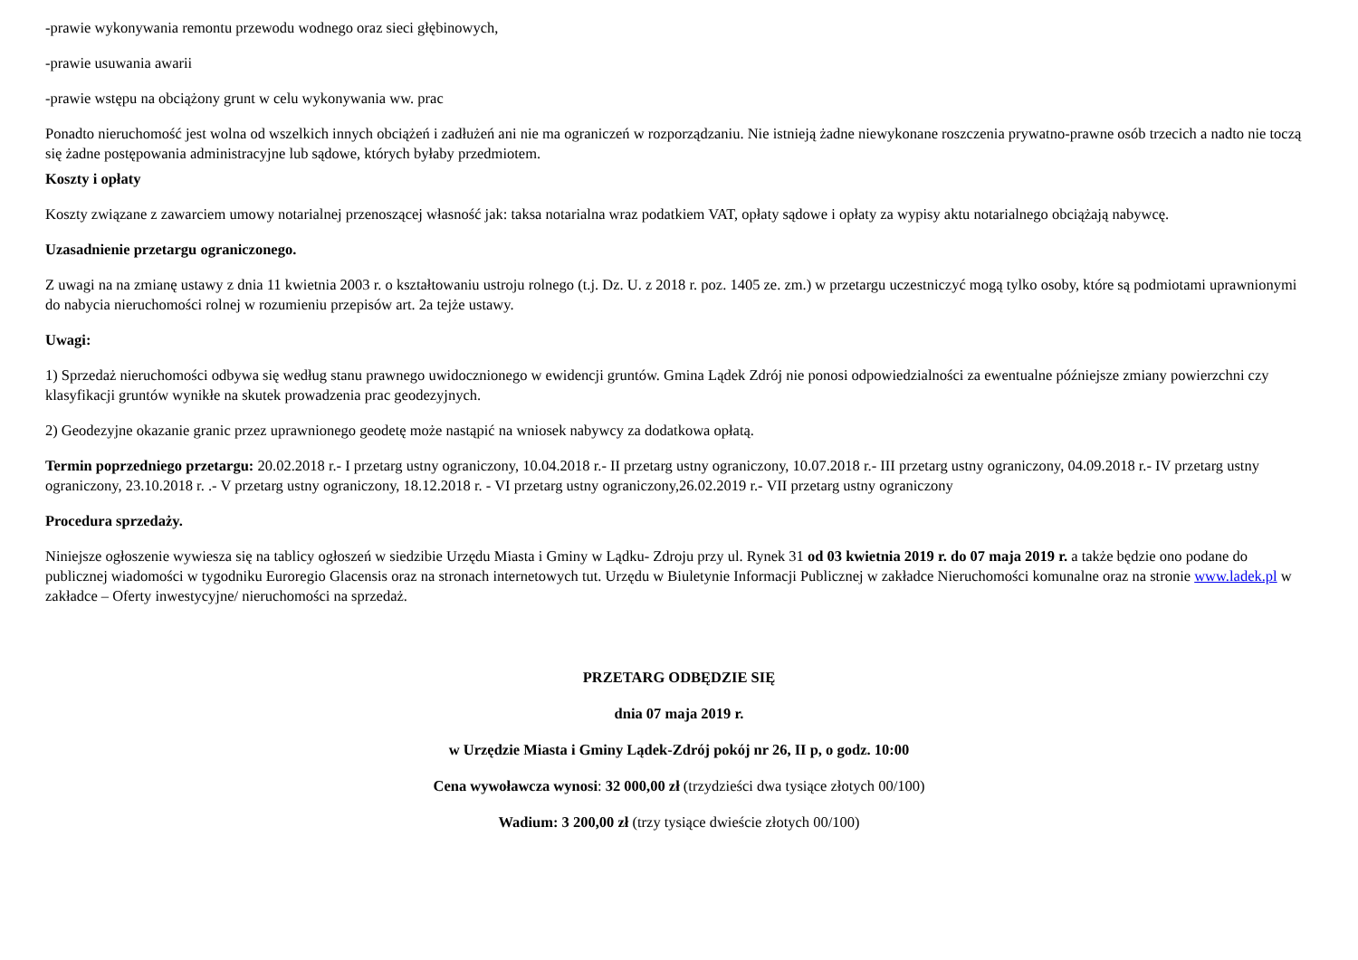-prawie wykonywania remontu przewodu wodnego oraz sieci głębinowych,
-prawie usuwania awarii
-prawie wstępu na obciążony grunt w celu wykonywania ww. prac
Ponadto nieruchomość jest wolna od wszelkich innych obciążeń i zadłużeń ani nie ma ograniczeń w rozporządzaniu. Nie istnieją żadne niewykonane roszczenia prywatno-prawne osób trzecich a nadto nie toczą się żadne postępowania administracyjne lub sądowe, których byłaby przedmiotem.
Koszty i opłaty
Koszty związane z zawarciem umowy notarialnej przenoszącej własność jak: taksa notarialna wraz podatkiem VAT, opłaty sądowe i opłaty za wypisy aktu notarialnego obciążają nabywcę.
Uzasadnienie przetargu ograniczonego.
Z uwagi na na zmianę ustawy z dnia 11 kwietnia 2003 r. o kształtowaniu ustroju rolnego (t.j. Dz. U. z 2018 r. poz. 1405 ze. zm.) w przetargu uczestniczyć mogą tylko osoby, które są podmiotami uprawnionymi do nabycia nieruchomości rolnej w rozumieniu przepisów art. 2a tejże ustawy.
Uwagi:
1) Sprzedaż nieruchomości odbywa się według stanu prawnego uwidocznionego w ewidencji gruntów. Gmina Lądek Zdrój nie ponosi odpowiedzialności za ewentualne późniejsze zmiany powierzchni czy klasyfikacji gruntów wynikłe na skutek prowadzenia prac geodezyjnych.
2) Geodezyjne okazanie granic przez uprawnionego geodetę może nastąpić na wniosek nabywcy za dodatkowa opłatą.
Termin poprzedniego przetargu: 20.02.2018 r.- I przetarg ustny ograniczony, 10.04.2018 r.- II przetarg ustny ograniczony, 10.07.2018 r.- III przetarg ustny ograniczony, 04.09.2018 r.- IV przetarg ustny ograniczony, 23.10.2018 r. .- V przetarg ustny ograniczony, 18.12.2018 r. - VI przetarg ustny ograniczony,26.02.2019 r.- VII przetarg ustny ograniczony
Procedura sprzedaży.
Niniejsze ogłoszenie wywiesza się na tablicy ogłoszeń w siedzibie Urzędu Miasta i Gminy w Lądku- Zdroju przy ul. Rynek 31 od 03 kwietnia 2019 r. do 07 maja 2019 r. a także będzie ono podane do publicznej wiadomości w tygodniku Euroregio Glacensis oraz na stronach internetowych tut. Urzędu w Biuletynie Informacji Publicznej w zakładce Nieruchomości komunalne oraz na stronie www.ladek.pl w zakładce – Oferty inwestycyjne/ nieruchomości na sprzedaż.
PRZETARG ODBĘDZIE SIĘ
dnia 07 maja 2019 r.
w Urzędzie Miasta i Gminy Lądek-Zdrój pokój nr 26, II p, o godz. 10:00
Cena wywoławcza wynosi: 32 000,00 zł (trzydzieści dwa tysiące złotych 00/100)
Wadium: 3 200,00 zł (trzy tysiące dwieście złotych 00/100)